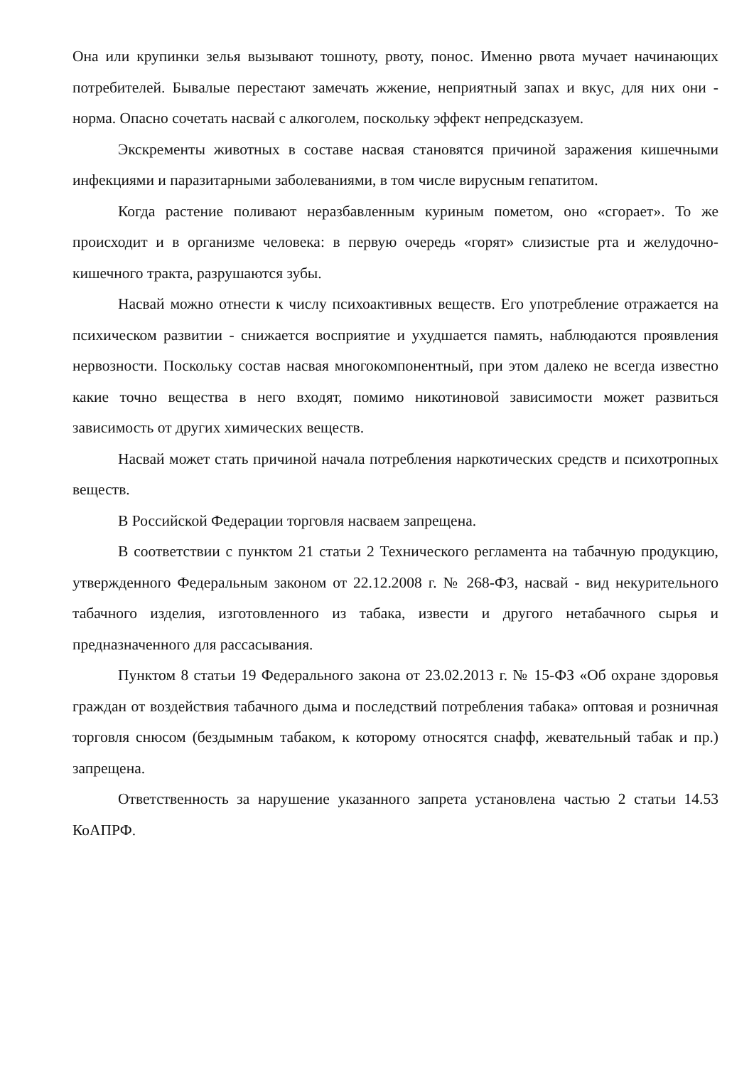Она или крупинки зелья вызывают тошноту, рвоту, понос. Именно рвота мучает начинающих потребителей. Бывалые перестают замечать жжение, неприятный запах и вкус, для них они - норма. Опасно сочетать насвай с алкоголем, поскольку эффект непредсказуем.
Экскременты животных в составе насвая становятся причиной заражения кишечными инфекциями и паразитарными заболеваниями, в том числе вирусным гепатитом.
Когда растение поливают неразбавленным куриным пометом, оно «сгорает». То же происходит и в организме человека: в первую очередь «горят» слизистые рта и желудочно-кишечного тракта, разрушаются зубы.
Насвай можно отнести к числу психоактивных веществ. Его употребление отражается на психическом развитии - снижается восприятие и ухудшается память, наблюдаются проявления нервозности. Поскольку состав насвая многокомпонентный, при этом далеко не всегда известно какие точно вещества в него входят, помимо никотиновой зависимости может развиться зависимость от других химических веществ.
Насвай может стать причиной начала потребления наркотических средств и психотропных веществ.
В Российской Федерации торговля насваем запрещена.
В соответствии с пунктом 21 статьи 2 Технического регламента на табачную продукцию, утвержденного Федеральным законом от 22.12.2008 г. № 268-ФЗ, насвай - вид некурительного табачного изделия, изготовленного из табака, извести и другого нетабачного сырья и предназначенного для рассасывания.
Пунктом 8 статьи 19 Федерального закона от 23.02.2013 г. № 15-ФЗ «Об охране здоровья граждан от воздействия табачного дыма и последствий потребления табака» оптовая и розничная торговля снюсом (бездымным табаком, к которому относятся снафф, жевательный табак и пр.) запрещена.
Ответственность за нарушение указанного запрета установлена частью 2 статьи 14.53 КоАПРФ.